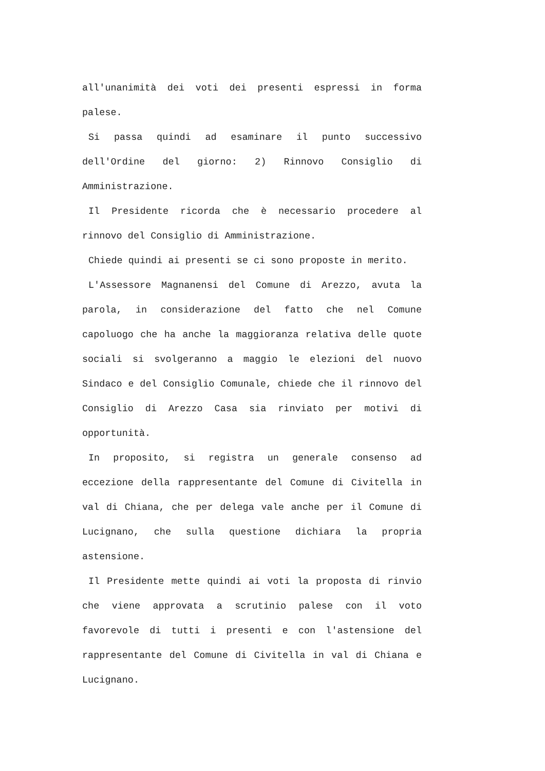all'unanimità dei voti dei presenti espressi in forma palese.
Si passa quindi ad esaminare il punto successivo dell'Ordine del giorno: 2) Rinnovo Consiglio di Amministrazione.
Il Presidente ricorda che è necessario procedere al rinnovo del Consiglio di Amministrazione.
Chiede quindi ai presenti se ci sono proposte in merito.
L'Assessore Magnanensi del Comune di Arezzo, avuta la parola, in considerazione del fatto che nel Comune capoluogo che ha anche la maggioranza relativa delle quote sociali si svolgeranno a maggio le elezioni del nuovo Sindaco e del Consiglio Comunale, chiede che il rinnovo del Consiglio di Arezzo Casa sia rinviato per motivi di opportunità.
In proposito, si registra un generale consenso ad eccezione della rappresentante del Comune di Civitella in val di Chiana, che per delega vale anche per il Comune di Lucignano, che sulla questione dichiara la propria astensione.
Il Presidente mette quindi ai voti la proposta di rinvio che viene approvata a scrutinio palese con il voto favorevole di tutti i presenti e con l'astensione del rappresentante del Comune di Civitella in val di Chiana e Lucignano.